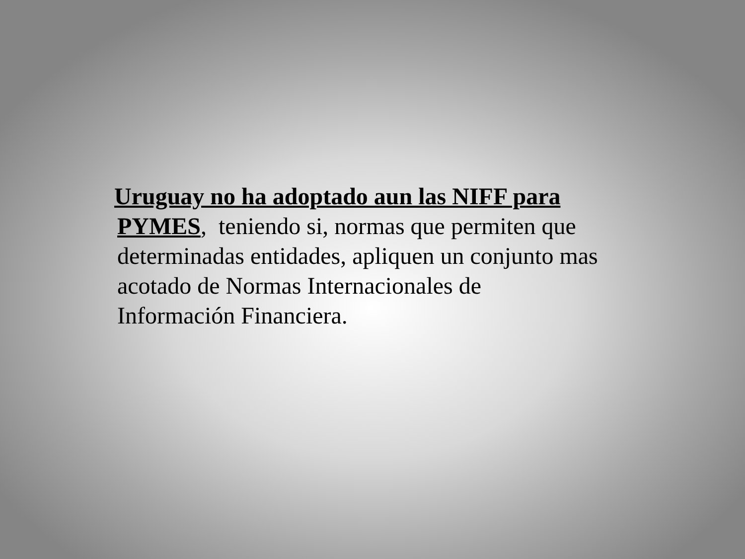Uruguay no ha adoptado aun las NIFF para
PYMES, teniendo si, normas que permiten que determinadas entidades, apliquen un conjunto mas acotado de Normas Internacionales de
Información Financiera.